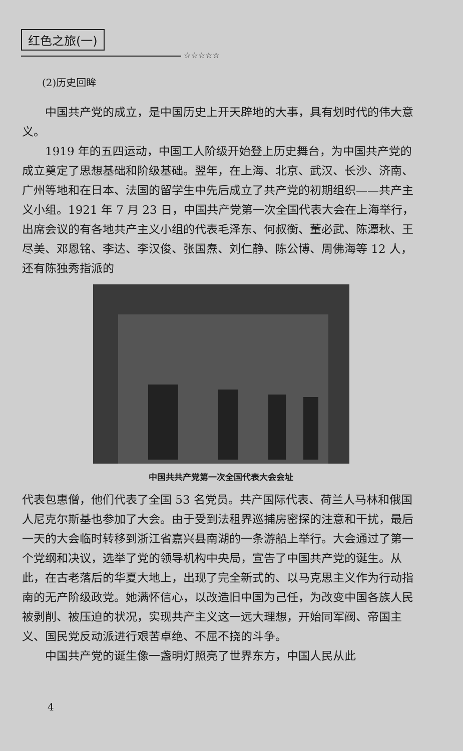红色之旅(一)
☆☆☆☆☆
(2)历史回眸
中国共产党的成立，是中国历史上开天辟地的大事，具有划时代的伟大意义。
1919 年的五四运动，中国工人阶级开始登上历史舞台，为中国共产党的成立奠定了思想基础和阶级基础。翌年，在上海、北京、武汉、长沙、济南、广州等地和在日本、法国的留学生中先后成立了共产党的初期组织——共产主义小组。1921 年 7 月 23 日，中国共产党第一次全国代表大会在上海举行，出席会议的有各地共产主义小组的代表毛泽东、何叔衡、董必武、陈潭秋、王尽美、邓恩铭、李达、李汉俊、张国焘、刘仁静、陈公博、周佛海等 12 人，还有陈独秀指派的
中国共共产党第一次全国代表大会会址
代表包惠僧，他们代表了全国 53 名党员。共产国际代表、荷兰人马林和俄国人尼克尔斯基也参加了大会。由于受到法租界巡捕房密探的注意和干扰，最后一天的大会临时转移到浙江省嘉兴县南湖的一条游船上举行。大会通过了第一个党纲和决议，选举了党的领导机构中央局，宣告了中国共产党的诞生。从此，在古老落后的华夏大地上，出现了完全新式的、以马克思主义作为行动指南的无产阶级政党。她满怀信心，以改造旧中国为己任，为改变中国各族人民被剥削、被压迫的状况，实现共产主义这一远大理想，开始同军阀、帝国主义、国民党反动派进行艰苦卓绝、不屈不挠的斗争。
中国共产党的诞生像一盏明灯照亮了世界东方，中国人民从此
4